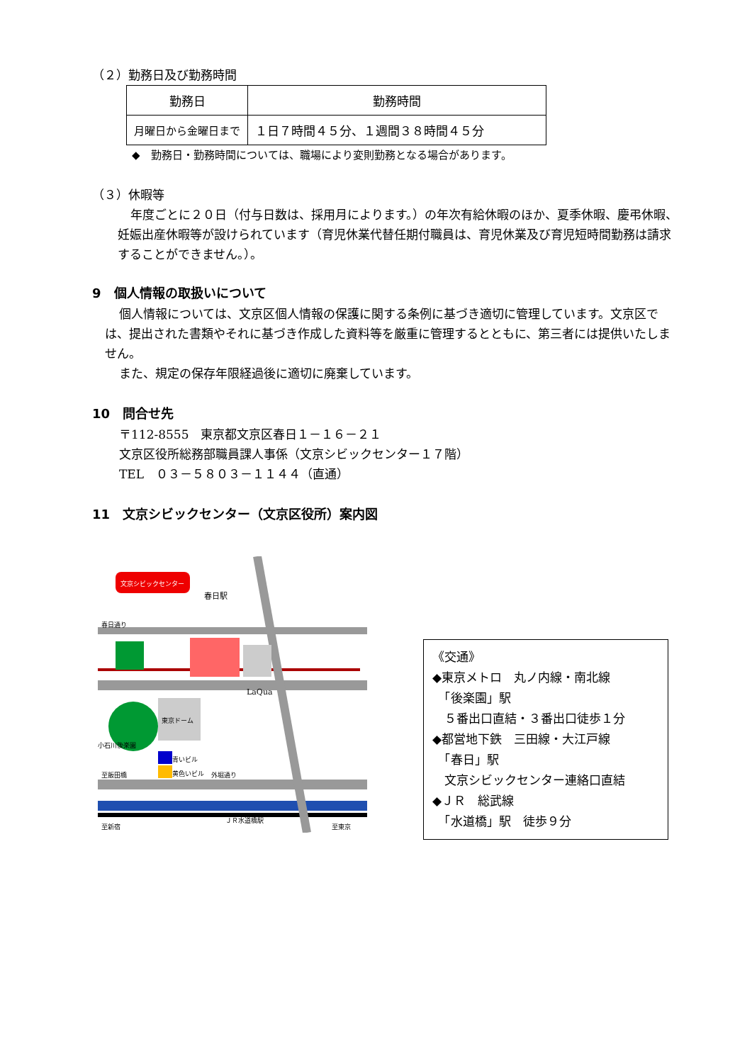（２）勤務日及び勤務時間
| 勤務日 | 勤務時間 |
| 月曜日から金曜日まで | １日７時間４５分、１週間３８時間４５分 |
◆　勤務日・勤務時間については、職場により変則勤務となる場合があります。
（３）休暇等
年度ごとに２０日（付与日数は、採用月によります。）の年次有給休暇のほか、夏季休暇、慶弔休暇、妊娠出産休暇等が設けられています（育児休業代替任期付職員は、育児休業及び育児短時間勤務は請求することができません。）。
9　個人情報の取扱いについて
個人情報については、文京区個人情報の保護に関する条例に基づき適切に管理しています。文京区では、提出された書類やそれに基づき作成した資料等を厳重に管理するとともに、第三者には提供いたしません。
また、規定の保存年限経過後に適切に廃棄しています。
10　問合せ先
〒112-8555　東京都文京区春日１－１６－２１
文京区役所総務部職員課人事係（文京シビックセンター１７階）
TEL　０３－５８０３－１１４４（直通）
11　文京シビックセンター（文京区役所）案内図
文京シビックセンター
春日駅
春日通り
LaQua
東京ドーム
小石川後楽園
青いビル
黄色いビル
至飯田橋
外堀通り
ＪＲ水道橋駅
至新宿
至東京
《交通》
◆東京メトロ　丸ノ内線・南北線
　「後楽園」駅
　５番出口直結・３番出口徒歩１分
◆都営地下鉄　三田線・大江戸線
　「春日」駅
　文京シビックセンター連絡口直結
◆ＪＲ　総武線
　「水道橋」駅　徒歩９分